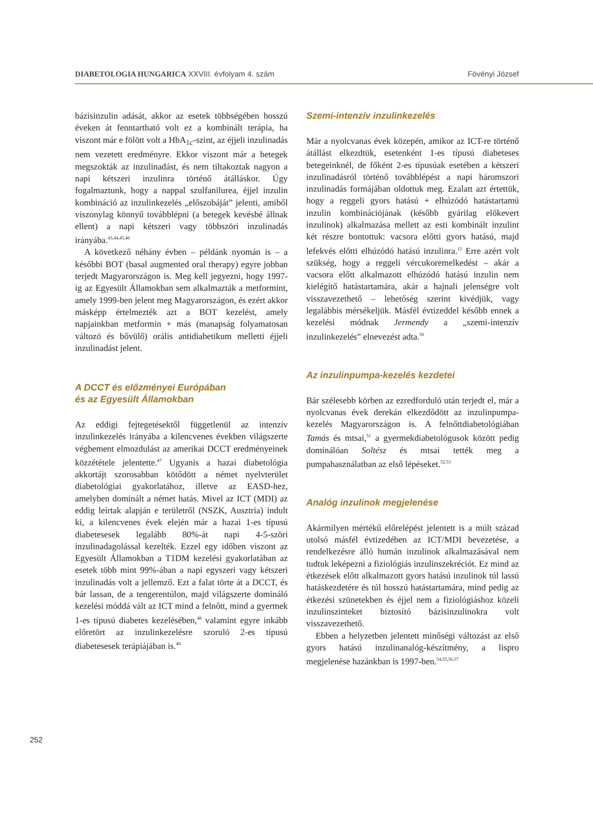DIABETOLOGIA HUNGARICA XXVIII. évfolyam 4. szám Fövényi József
bázisinzulin adását, akkor az esetek többségében hosszú éveken át fenntartható volt ez a kombinált terápia, ha viszont már e fölött volt a HbA<sub>1c</sub>-szint, az éjjeli inzulinadás nem vezetett eredményre. Ekkor viszont már a betegek megszokták az inzulinadást, és nem tiltakoztak nagyon a napi kétszeri inzulinra történő átálláskor. Úgy fogalmaztunk, hogy a nappal szulfanilurea, éjjel inzulin kombináció az inzulinkezelés „előszobáját” jelenti, amiből viszonylag könnyű továbblépni (a betegek kevésbé állnak ellent) a napi kétszeri vagy többszöri inzulinadás irányába.<sup>43,44,45,46</sup>
A következő néhány évben – példánk nyomán is – a későbbi BOT (basal augmented oral therapy) egyre jobban terjedt Magyarországon is. Meg kell jegyezni, hogy 1997-ig az Egyesült Államokban sem alkalmazták a metformint, amely 1999-ben jelent meg Magyarországon, és ezért akkor másképp értelmezték azt a BOT kezelést, amely napjainkban metformin + más (manapság folyamatosan változó és bővülő) orális antidiabetikum melletti éjjeli inzulinadást jelent.
A DCCT és előzményei Európában
és az Egyesült Államokban
Az eddigi fejtegetésektől függetlenül az intenzív inzulinkezelés irányába a kilencvenes években világszerte végbement elmozdulást az amerikai DCCT eredményeinek közzététele jelentette.<sup>47</sup> Ugyanis a hazai diabetológia akkortájt szorosabban kötődött a német nyelvterület diabetológiai gyakorlatához, illetve az EASD-hez, amelyben dominált a német hatás. Mivel az ICT (MDI) az eddig leírtak alapján e területről (NSZK, Ausztria) indult ki, a kilencvenes évek elején már a hazai 1-es típusú diabetesesek legalább 80%-át napi 4-5-szöri inzulinadagolással kezelték. Ezzel egy időben viszont az Egyesült Államokban a T1DM kezelési gyakorlatában az esetek több mint 99%-ában a napi egyszeri vagy kétszeri inzulinadás volt a jellemző. Ezt a falat törte át a DCCT, és bár lassan, de a tengerentúlon, majd világszerte domináló kezelési móddá vált az ICT mind a felnőtt, mind a gyermek 1-es típusú diabetes kezelésében,<sup>48</sup> valamint egyre inkább előretört az inzulinkezelésre szoruló 2-es típusú diabetesesek terápiájában is.<sup>49</sup>
Szemi-intenzív inzulinkezelés
Már a nyolcvanas évek közepén, amikor az ICT-re történő átállást elkezdtük, esetenként 1-es típusú diabeteses betegeinknél, de főként 2-es típusúak esetében a kétszeri inzulinadásról történő továbblépést a napi háromszori inzulinadás formájában oldottuk meg. Ezalatt azt értettük, hogy a reggeli gyors hatású + elhúzódó hatástartamú inzulin kombinációjának (később gyárilag előkevert inzulinok) alkalmazása mellett az esti kombinált inzulint két részre bontottuk: vacsora előtti gyors hatású, majd lefekvés előtti elhúzódó hatású inzulinra.<sup>12</sup> Erre azért volt szükség, hogy a reggeli vércukoremelkedést – akár a vacsora előtt alkalmazott elhúzódó hatású inzulin nem kielégítő hatástartamára, akár a hajnali jelenségre volt visszavezethető – lehetőség szerint kivédjük, vagy legalábbis mérsékeljük. Másfél évtizeddel később ennek a kezelési módnak Jermendy a „szemi-intenzív inzulinkezelés” elnevezést adta.<sup>50</sup>
Az inzulinpumpa-kezelés kezdetei
Bár szélesebb körben az ezredforduló után terjedt el, már a nyolcvanas évek derekán elkezdődött az inzulinpumpa-kezelés Magyarországon is. A felnőttdiabetológiában Tamás és mtsai,<sup>51</sup> a gyermekdiabetológusok között pedig dominálóan Soltész és mtsai tették meg a pumpahasználatban az első lépéseket.<sup>52,53</sup>
Analóg inzulinok megjelenése
Akármilyen mértékű előrelépést jelentett is a múlt század utolsó másfél évtizedében az ICT/MDI bevezetése, a rendelkezésre álló humán inzulinok alkalmazásával nem tudtuk leképezni a fiziológiás inzulinszekréciót. Ez mind az étkezések előtt alkalmazott gyors hatású inzulinok túl lassú hatáskezdetére és túl hosszú hatástartamára, mind pedig az étkezési szünetekben és éjjel nem a fiziológiáshoz közeli inzulinszinteket biztosító bázisinzulinokra volt visszavezethető.
Ebben a helyzetben jelentett minőségi változást az első gyors hatású inzulinanalóg-készítmény, a lispro megjelenése hazánkban is 1997-ben.<sup>54,55,56,57</sup>
252